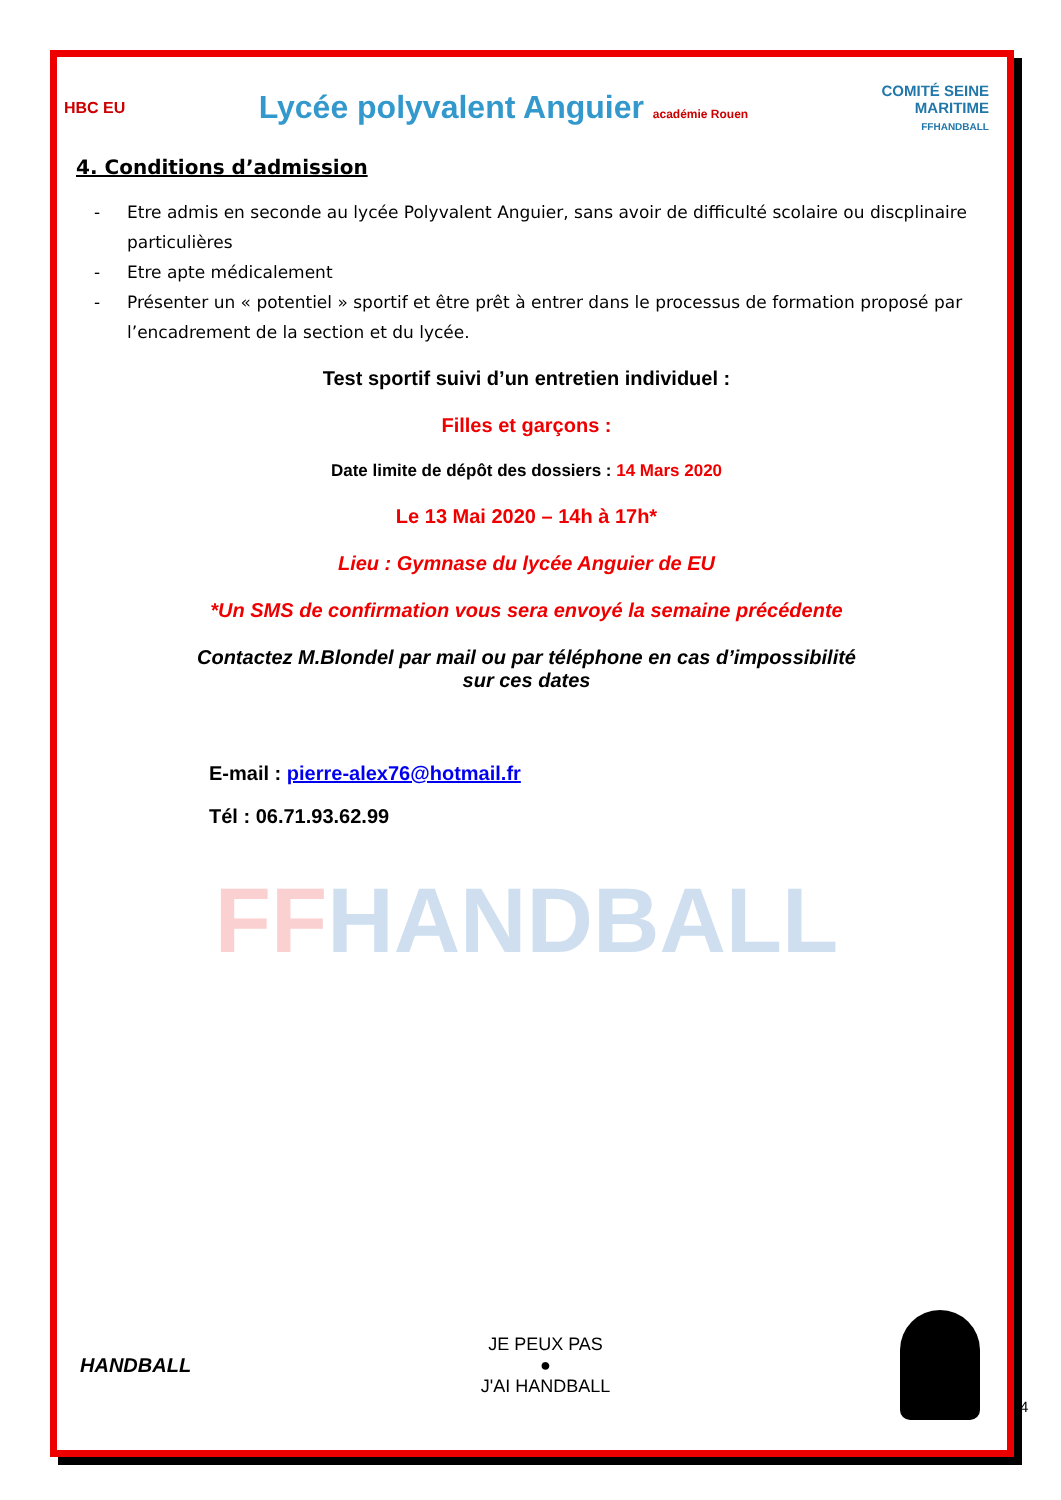HBC EU
Lycée polyvalent Anguier académie Rouen
COMITÉ SEINE
MARITIME
FFHANDBALL
4. Conditions d’admission
- Etre admis en seconde au lycée Polyvalent Anguier, sans avoir de difficulté scolaire ou discplinaire particulières
- Etre apte médicalement
- Présenter un « potentiel » sportif et être prêt à entrer dans le processus de formation proposé par l’encadrement de la section et du lycée.
Test sportif suivi d’un entretien individuel :
Filles et garçons :
Date limite de dépôt des dossiers : 14 Mars 2020
Le 13 Mai 2020 – 14h à 17h*
Lieu : Gymnase du lycée Anguier de EU
*Un SMS de confirmation vous sera envoyé la semaine précédente
Contactez M.Blondel par mail ou par téléphone en cas d’impossibilité
sur ces dates
E-mail : pierre-alex76@hotmail.fr
Tél : 06.71.93.62.99
FFHANDBALL
HANDBALL
JE PEUX PAS
●
J'AI HANDBALL
4